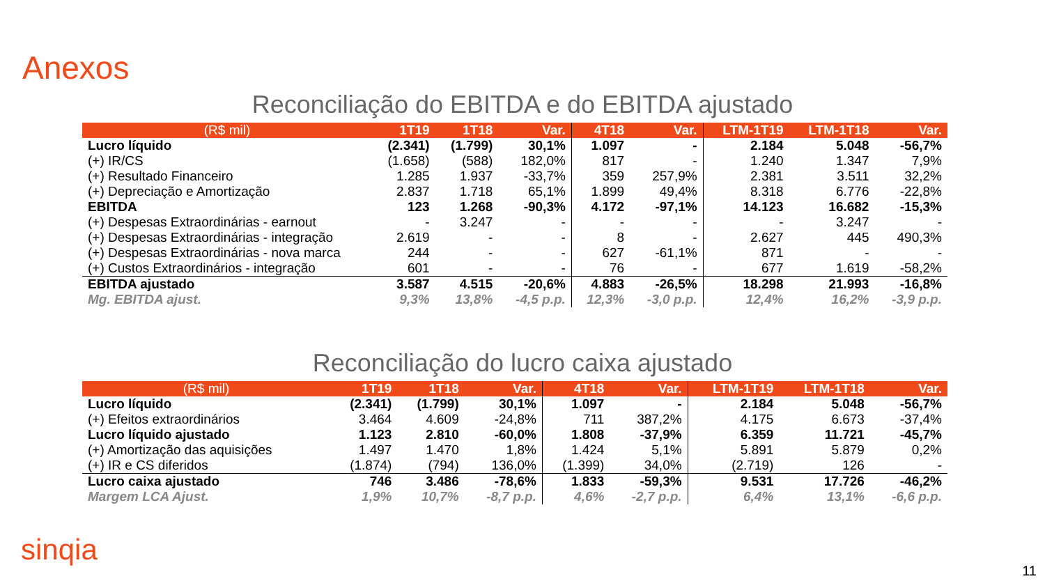Anexos
Reconciliação do EBITDA e do EBITDA ajustado
| (R$ mil) | 1T19 | 1T18 | Var. | 4T18 | Var. | LTM-1T19 | LTM-1T18 | Var. |
| --- | --- | --- | --- | --- | --- | --- | --- | --- |
| Lucro líquido | (2.341) | (1.799) | 30,1% | 1.097 | - | 2.184 | 5.048 | -56,7% |
| (+) IR/CS | (1.658) | (588) | 182,0% | 817 | - | 1.240 | 1.347 | 7,9% |
| (+) Resultado Financeiro | 1.285 | 1.937 | -33,7% | 359 | 257,9% | 2.381 | 3.511 | 32,2% |
| (+) Depreciação e Amortização | 2.837 | 1.718 | 65,1% | 1.899 | 49,4% | 8.318 | 6.776 | -22,8% |
| EBITDA | 123 | 1.268 | -90,3% | 4.172 | -97,1% | 14.123 | 16.682 | -15,3% |
| (+) Despesas Extraordinárias - earnout | - | 3.247 | - | - | - | - | 3.247 | - |
| (+) Despesas Extraordinárias - integração | 2.619 | - | - | 8 | - | 2.627 | 445 | 490,3% |
| (+) Despesas Extraordinárias - nova marca | 244 | - | - | 627 | -61,1% | 871 | - | - |
| (+) Custos Extraordinários - integração | 601 | - | - | 76 | - | 677 | 1.619 | -58,2% |
| EBITDA ajustado | 3.587 | 4.515 | -20,6% | 4.883 | -26,5% | 18.298 | 21.993 | -16,8% |
| Mg. EBITDA ajust. | 9,3% | 13,8% | -4,5 p.p. | 12,3% | -3,0 p.p. | 12,4% | 16,2% | -3,9 p.p. |
Reconciliação do lucro caixa ajustado
| (R$ mil) | 1T19 | 1T18 | Var. | 4T18 | Var. | LTM-1T19 | LTM-1T18 | Var. |
| --- | --- | --- | --- | --- | --- | --- | --- | --- |
| Lucro líquido | (2.341) | (1.799) | 30,1% | 1.097 | - | 2.184 | 5.048 | -56,7% |
| (+) Efeitos extraordinários | 3.464 | 4.609 | -24,8% | 711 | 387,2% | 4.175 | 6.673 | -37,4% |
| Lucro líquido ajustado | 1.123 | 2.810 | -60,0% | 1.808 | -37,9% | 6.359 | 11.721 | -45,7% |
| (+) Amortização das aquisições | 1.497 | 1.470 | 1,8% | 1.424 | 5,1% | 5.891 | 5.879 | 0,2% |
| (+) IR e CS diferidos | (1.874) | (794) | 136,0% | (1.399) | 34,0% | (2.719) | 126 | - |
| Lucro caixa ajustado | 746 | 3.486 | -78,6% | 1.833 | -59,3% | 9.531 | 17.726 | -46,2% |
| Margem LCA Ajust. | 1,9% | 10,7% | -8,7 p.p. | 4,6% | -2,7 p.p. | 6,4% | 13,1% | -6,6 p.p. |
sinqia
11